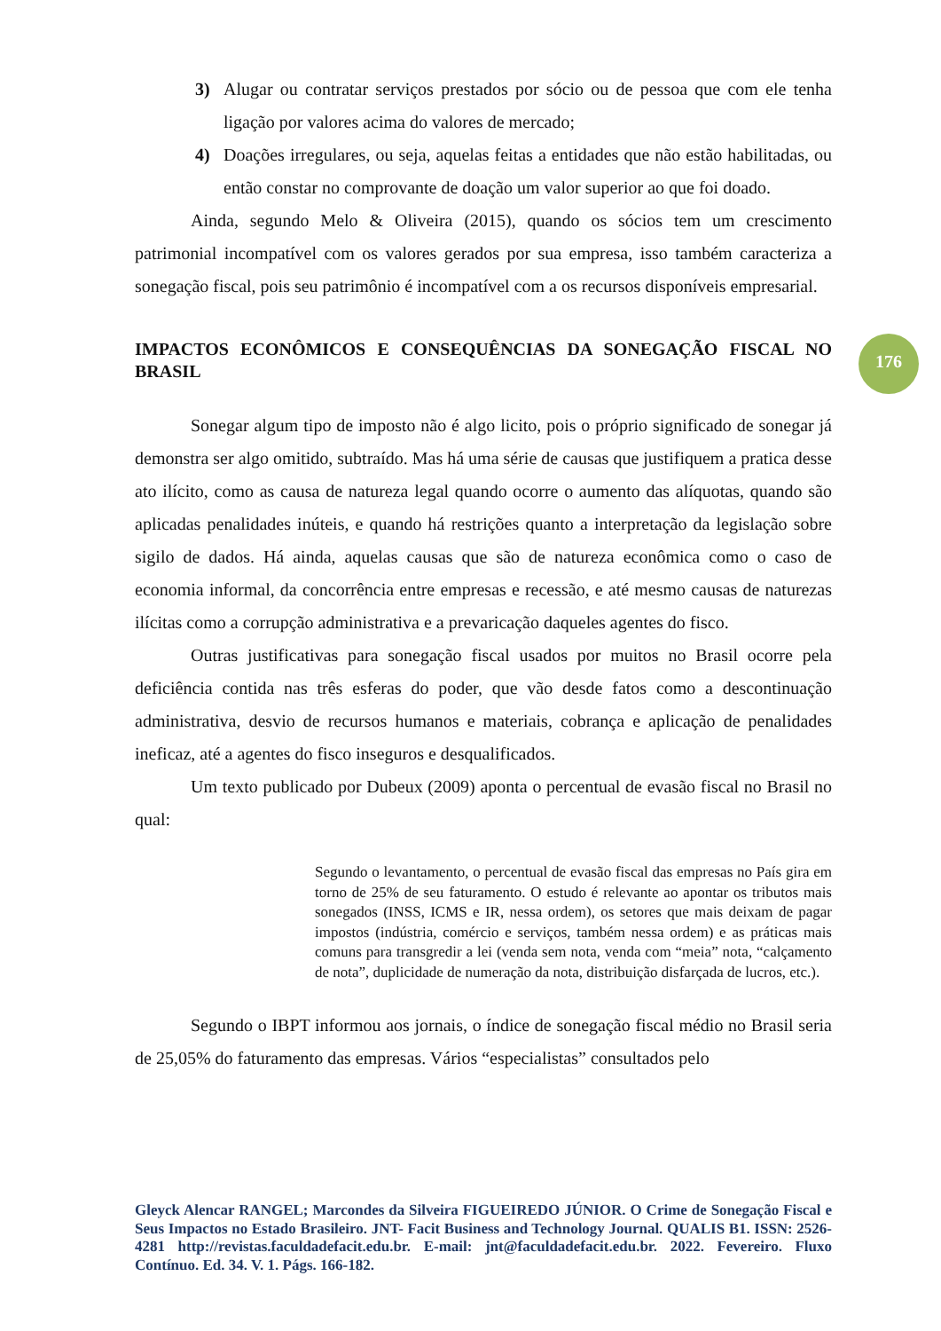3) Alugar ou contratar serviços prestados por sócio ou de pessoa que com ele tenha ligação por valores acima do valores de mercado;
4) Doações irregulares, ou seja, aquelas feitas a entidades que não estão habilitadas, ou então constar no comprovante de doação um valor superior ao que foi doado.
Ainda, segundo Melo & Oliveira (2015), quando os sócios tem um crescimento patrimonial incompatível com os valores gerados por sua empresa, isso também caracteriza a sonegação fiscal, pois seu patrimônio é incompatível com a os recursos disponíveis empresarial.
IMPACTOS ECONÔMICOS E CONSEQUÊNCIAS DA SONEGAÇÃO FISCAL NO BRASIL
Sonegar algum tipo de imposto não é algo licito, pois o próprio significado de sonegar já demonstra ser algo omitido, subtraído. Mas há uma série de causas que justifiquem a pratica desse ato ilícito, como as causa de natureza legal quando ocorre o aumento das alíquotas, quando são aplicadas penalidades inúteis, e quando há restrições quanto a interpretação da legislação sobre sigilo de dados. Há ainda, aquelas causas que são de natureza econômica como o caso de economia informal, da concorrência entre empresas e recessão, e até mesmo causas de naturezas ilícitas como a corrupção administrativa e a prevaricação daqueles agentes do fisco.
Outras justificativas para sonegação fiscal usados por muitos no Brasil ocorre pela deficiência contida nas três esferas do poder, que vão desde fatos como a descontinuação administrativa, desvio de recursos humanos e materiais, cobrança e aplicação de penalidades ineficaz, até a agentes do fisco inseguros e desqualificados.
Um texto publicado por Dubeux (2009) aponta o percentual de evasão fiscal no Brasil no qual:
Segundo o levantamento, o percentual de evasão fiscal das empresas no País gira em torno de 25% de seu faturamento. O estudo é relevante ao apontar os tributos mais sonegados (INSS, ICMS e IR, nessa ordem), os setores que mais deixam de pagar impostos (indústria, comércio e serviços, também nessa ordem) e as práticas mais comuns para transgredir a lei (venda sem nota, venda com “meia” nota, “calçamento de nota”, duplicidade de numeração da nota, distribuição disfarçada de lucros, etc.).
Segundo o IBPT informou aos jornais, o índice de sonegação fiscal médio no Brasil seria de 25,05% do faturamento das empresas. Vários “especialistas” consultados pelo
176
Gleyck Alencar RANGEL; Marcondes da Silveira FIGUEIREDO JÚNIOR. O Crime de Sonegação Fiscal e Seus Impactos no Estado Brasileiro. JNT- Facit Business and Technology Journal. QUALIS B1. ISSN: 2526-4281 http://revistas.faculdadefacit.edu.br. E-mail: jnt@faculdadefacit.edu.br. 2022. Fevereiro. Fluxo Contínuo. Ed. 34. V. 1. Págs. 166-182.